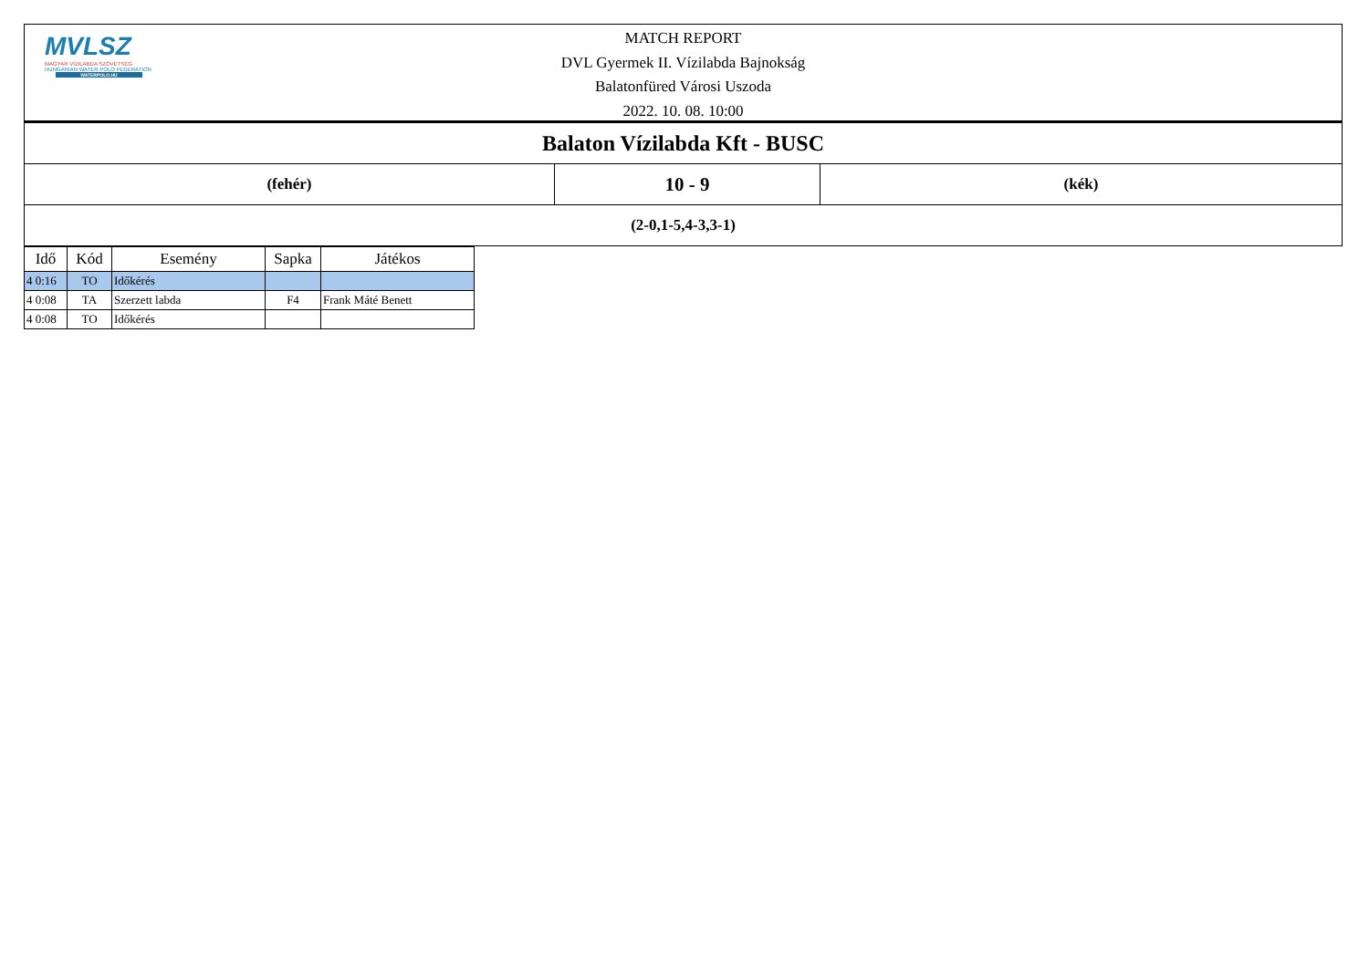MVLSZ
MAGYAR VÍZILABDA SZÖVETSÉG
HUNGARIAN WATER POLO FEDERATION
WATERPOLO.HU
MATCH REPORT
DVL Gyermek II. Vízilabda Bajnokság
Balatonfüred Városi Uszoda
2022. 10. 08. 10:00
| Balaton Vízilabda Kft - BUSC | | |
| (fehér) | 10 - 9 | (kék) |
| (2-0,1-5,4-3,3-1) | | |
| Idő | Kód | Esemény | Sapka | Játékos |
| --- | --- | --- | --- | --- |
| 4 0:16 | TO | Időkérés | | |
| 4 0:08 | TA | Szerzett labda | F4 | Frank Máté Benett |
| 4 0:08 | TO | Időkérés | | |